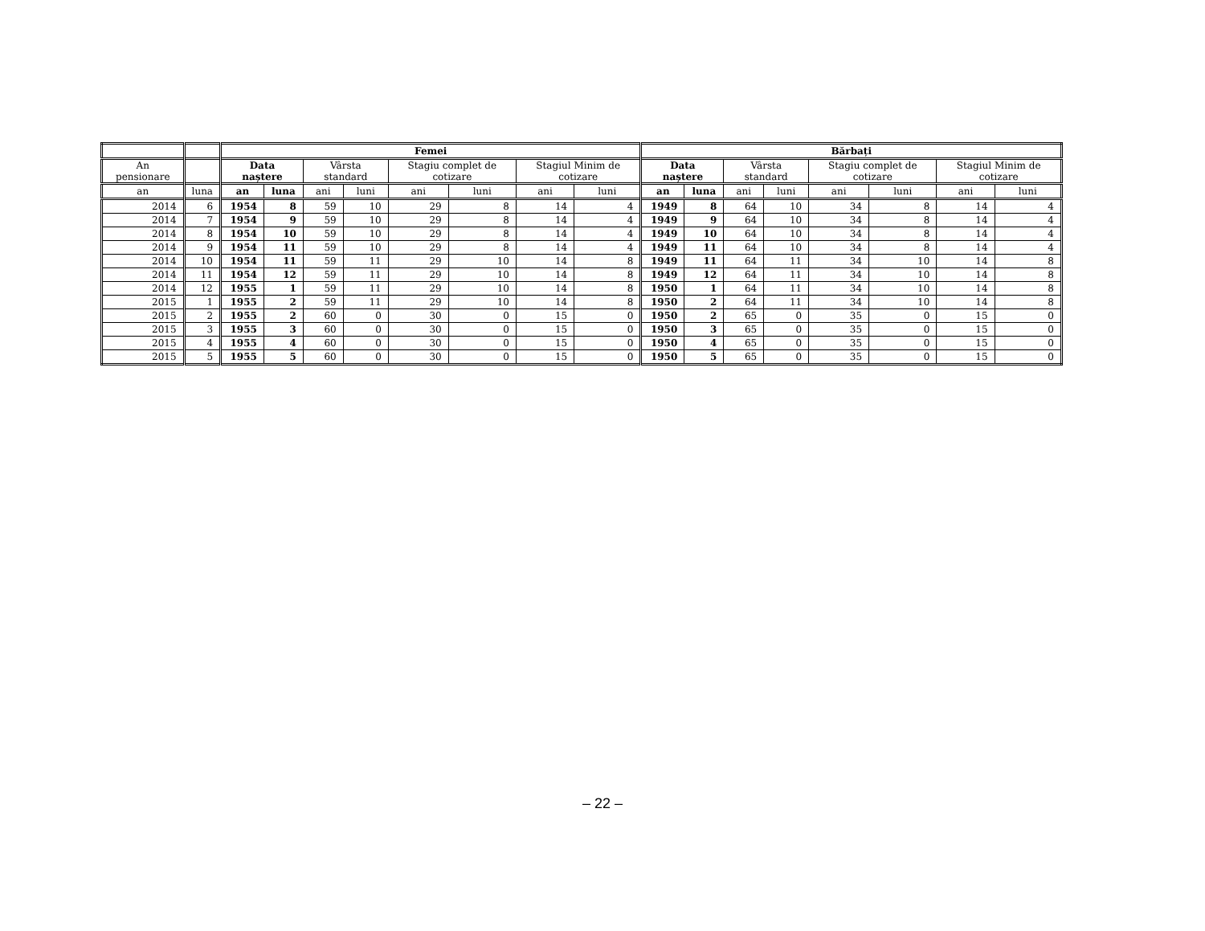| | | Femei | | | | | | | | Bărbați | | | | | | | |
| --- | --- | --- | --- | --- | --- | --- | --- | --- | --- | --- | --- | --- | --- | --- | --- | --- | --- |
| An pensionare | | Data naștere | | Vârsta standard | | Stagiu complet de cotizare | | Stagiul Minim de cotizare | | Data naștere | | Vârsta standard | | Stagiu complet de cotizare | | Stagiul Minim de cotizare | |
| an | luna | an | luna | ani | luni | ani | luni | ani | luni | an | luna | ani | luni | ani | luni | ani | luni |
| 2014 | 6 | 1954 | 8 | 59 | 10 | 29 | 8 | 14 | 4 | 1949 | 8 | 64 | 10 | 34 | 8 | 14 | 4 |
| 2014 | 7 | 1954 | 9 | 59 | 10 | 29 | 8 | 14 | 4 | 1949 | 9 | 64 | 10 | 34 | 8 | 14 | 4 |
| 2014 | 8 | 1954 | 10 | 59 | 10 | 29 | 8 | 14 | 4 | 1949 | 10 | 64 | 10 | 34 | 8 | 14 | 4 |
| 2014 | 9 | 1954 | 11 | 59 | 10 | 29 | 8 | 14 | 4 | 1949 | 11 | 64 | 10 | 34 | 8 | 14 | 4 |
| 2014 | 10 | 1954 | 11 | 59 | 11 | 29 | 10 | 14 | 8 | 1949 | 11 | 64 | 11 | 34 | 10 | 14 | 8 |
| 2014 | 11 | 1954 | 12 | 59 | 11 | 29 | 10 | 14 | 8 | 1949 | 12 | 64 | 11 | 34 | 10 | 14 | 8 |
| 2014 | 12 | 1955 | 1 | 59 | 11 | 29 | 10 | 14 | 8 | 1950 | 1 | 64 | 11 | 34 | 10 | 14 | 8 |
| 2015 | 1 | 1955 | 2 | 59 | 11 | 29 | 10 | 14 | 8 | 1950 | 2 | 64 | 11 | 34 | 10 | 14 | 8 |
| 2015 | 2 | 1955 | 2 | 60 | 0 | 30 | 0 | 15 | 0 | 1950 | 2 | 65 | 0 | 35 | 0 | 15 | 0 |
| 2015 | 3 | 1955 | 3 | 60 | 0 | 30 | 0 | 15 | 0 | 1950 | 3 | 65 | 0 | 35 | 0 | 15 | 0 |
| 2015 | 4 | 1955 | 4 | 60 | 0 | 30 | 0 | 15 | 0 | 1950 | 4 | 65 | 0 | 35 | 0 | 15 | 0 |
| 2015 | 5 | 1955 | 5 | 60 | 0 | 30 | 0 | 15 | 0 | 1950 | 5 | 65 | 0 | 35 | 0 | 15 | 0 |
– 22 –